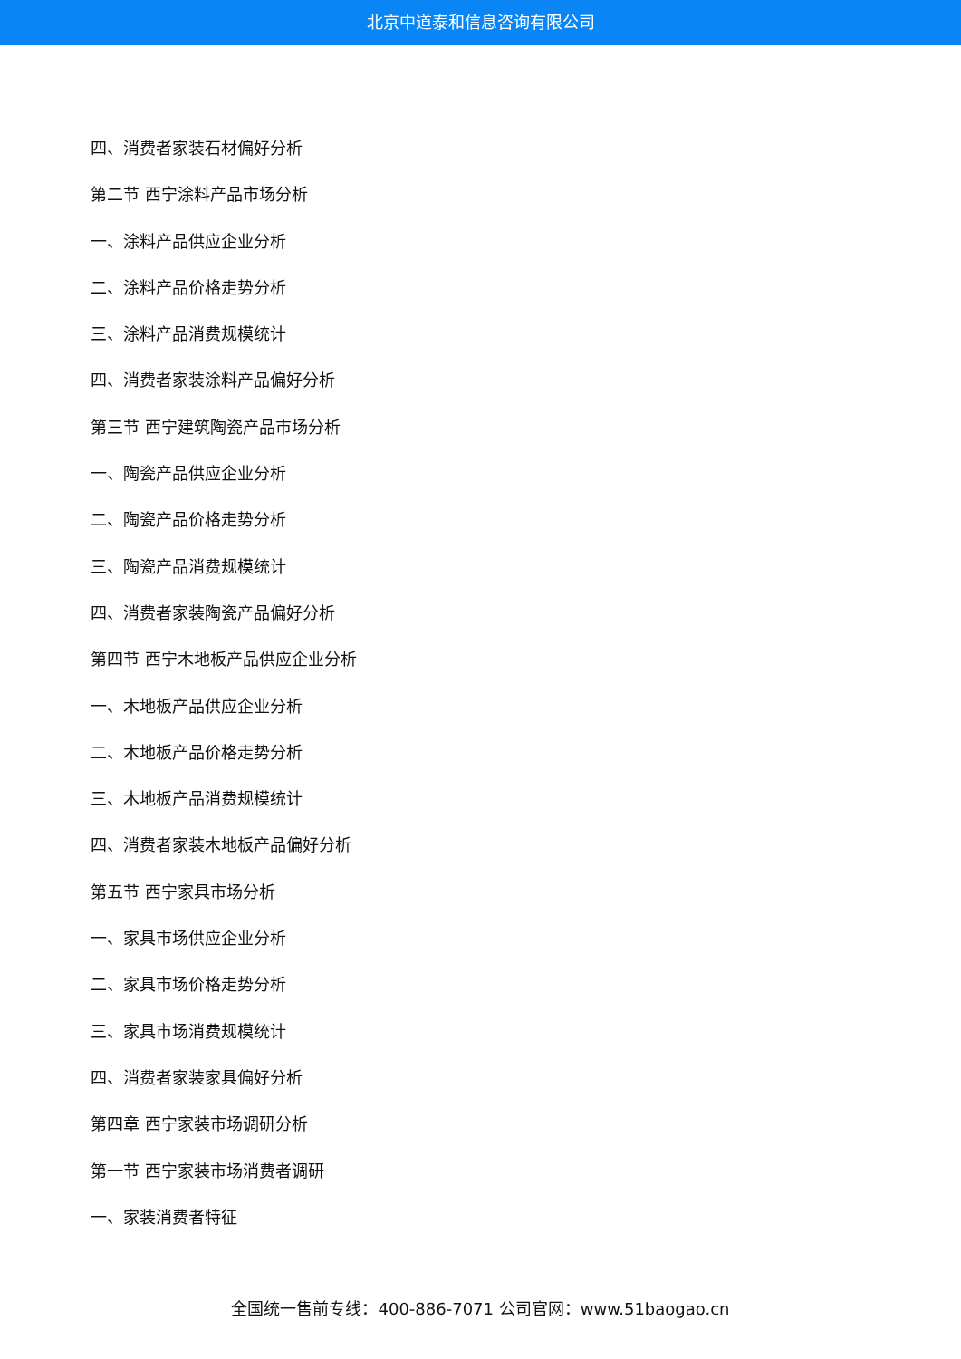北京中道泰和信息咨询有限公司
四、消费者家装石材偏好分析
第二节 西宁涂料产品市场分析
一、涂料产品供应企业分析
二、涂料产品价格走势分析
三、涂料产品消费规模统计
四、消费者家装涂料产品偏好分析
第三节 西宁建筑陶瓷产品市场分析
一、陶瓷产品供应企业分析
二、陶瓷产品价格走势分析
三、陶瓷产品消费规模统计
四、消费者家装陶瓷产品偏好分析
第四节 西宁木地板产品供应企业分析
一、木地板产品供应企业分析
二、木地板产品价格走势分析
三、木地板产品消费规模统计
四、消费者家装木地板产品偏好分析
第五节 西宁家具市场分析
一、家具市场供应企业分析
二、家具市场价格走势分析
三、家具市场消费规模统计
四、消费者家装家具偏好分析
第四章 西宁家装市场调研分析
第一节 西宁家装市场消费者调研
一、家装消费者特征
全国统一售前专线：400-886-7071 公司官网：www.51baogao.cn